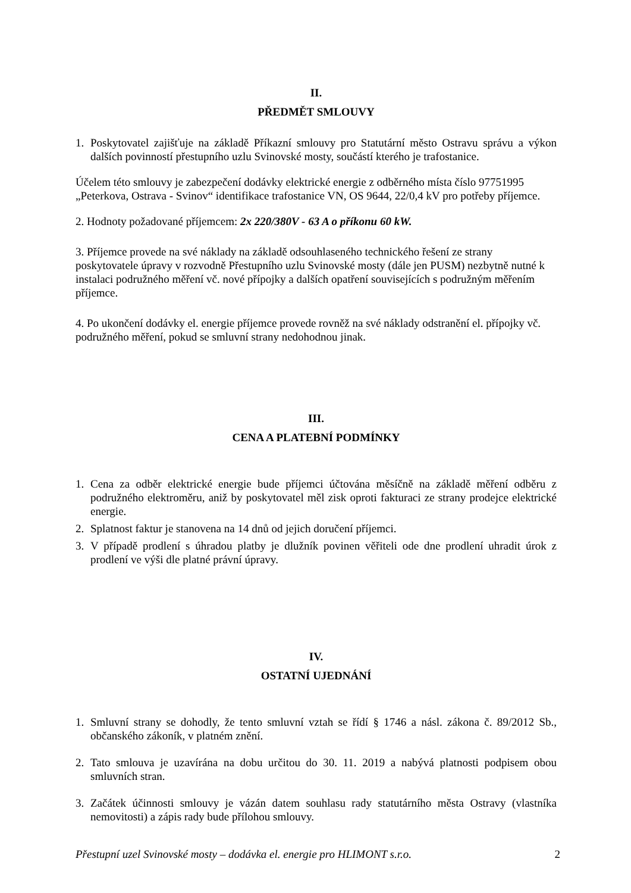II.
PŘEDMĚT SMLOUVY
1. Poskytovatel zajišťuje na základě Příkazní smlouvy pro Statutární město Ostravu správu a výkon dalších povinností přestupního uzlu Svinovské mosty, součástí kterého je trafostanice.
Účelem této smlouvy je zabezpečení dodávky elektrické energie z odběrného místa číslo 97751995 „Peterkova, Ostrava - Svinov“ identifikace trafostanice VN, OS 9644, 22/0,4 kV pro potřeby příjemce.
2. Hodnoty požadované příjemcem: 2x 220/380V - 63 A o příkonu 60 kW.
3. Příjemce provede na své náklady na základě odsouhlaseného technického řešení ze strany poskytovatele úpravy v rozvodně Přestupního uzlu Svinovské mosty (dále jen PUSM) nezbytně nutné k instalaci podružného měření vč. nové přípojky a dalších opatření souvisejících s podružným měřením příjemce.
4. Po ukončení dodávky el. energie příjemce provede rovněž na své náklady odstranění el. přípojky vč. podružného měření, pokud se smluvní strany nedohodnou jinak.
III.
CENA A PLATEBNÍ PODMÍNKY
1. Cena za odběr elektrické energie bude příjemci účtována měsíčně na základě měření odběru z podružného elektroměru, aniž by poskytovatel měl zisk oproti fakturaci ze strany prodejce elektrické energie.
2. Splatnost faktur je stanovena na 14 dnů od jejich doručení příjemci.
3. V případě prodlení s úhradou platby je dlužník povinen věřiteli ode dne prodlení uhradit úrok z prodlení ve výši dle platné právní úpravy.
IV.
OSTATNÍ UJEDNÁNÍ
1. Smluvní strany se dohodly, že tento smluvní vztah se řídí § 1746 a násl. zákona č. 89/2012 Sb., občanského zákoník, v platném znění.
2. Tato smlouva je uzavírána na dobu určitou do 30. 11. 2019 a nabývá platnosti podpisem obou smluvních stran.
3. Začátek účinnosti smlouvy je vázán datem souhlasu rady statutárního města Ostravy (vlastníka nemovitosti) a zápis rady bude přílohou smlouvy.
Přestupní uzel Svinovské mosty – dodávka el. energie pro HLIMONT s.r.o. 2